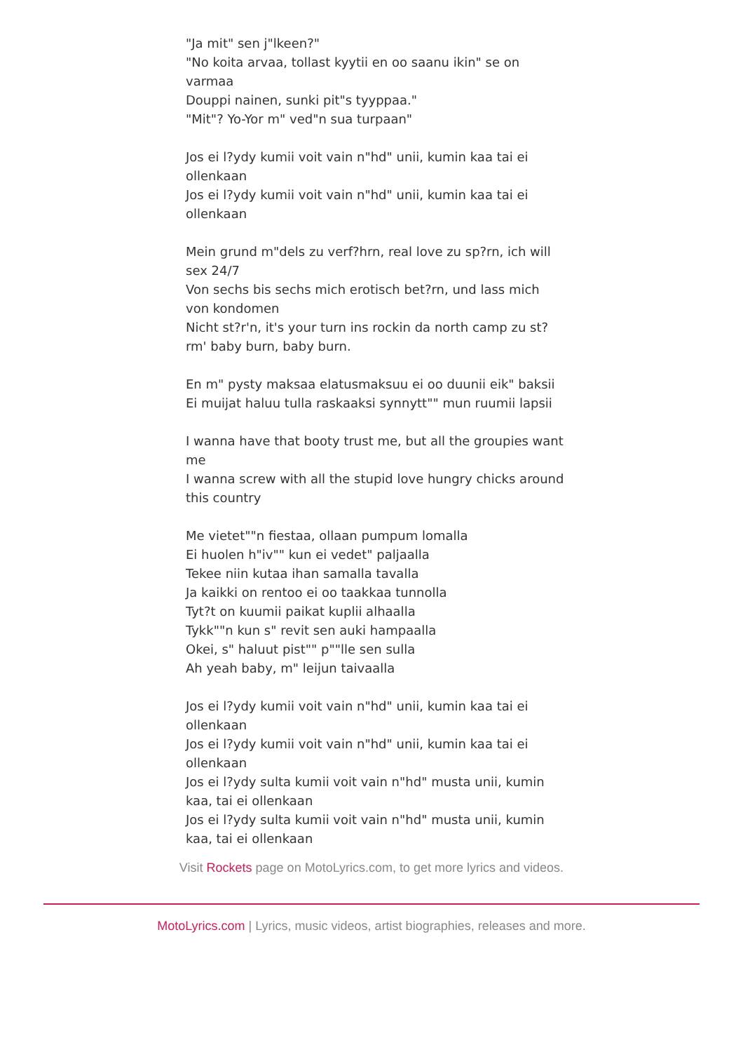"Ja mit" sen j"lkeen?"
"No koita arvaa, tollast kyytii en oo saanu ikin" se on varmaa
Douppi nainen, sunki pit"s tyyppaa."
"Mit"? Yo-Yor m" ved"n sua turpaan"
Jos ei l?ydy kumii voit vain n"hd" unii, kumin kaa tai ei ollenkaan
Jos ei l?ydy kumii voit vain n"hd" unii, kumin kaa tai ei ollenkaan
Mein grund m"dels zu verf?hrn, real love zu sp?rn, ich will sex 24/7
Von sechs bis sechs mich erotisch bet?rn, und lass mich von kondomen
Nicht st?r'n, it's your turn ins rockin da north camp zu st?rm' baby burn, baby burn.
En m" pysty maksaa elatusmaksuu ei oo duunii eik" baksii
Ei muijat haluu tulla raskaaksi synnytt"" mun ruumii lapsii
I wanna have that booty trust me, but all the groupies want me
I wanna screw with all the stupid love hungry chicks around this country
Me vietet""n fiestaa, ollaan pumpum lomalla
Ei huolen h"iv"" kun ei vedet" paljaalla
Tekee niin kutaa ihan samalla tavalla
Ja kaikki on rentoo ei oo taakkaa tunnolla
Tyt?t on kuumii paikat kuplii alhaalla
Tykk""n kun s" revit sen auki hampaalla
Okei, s" haluut pist"" p""lle sen sulla
Ah yeah baby, m" leijun taivaalla
Jos ei l?ydy kumii voit vain n"hd" unii, kumin kaa tai ei ollenkaan
Jos ei l?ydy kumii voit vain n"hd" unii, kumin kaa tai ei ollenkaan
Jos ei l?ydy sulta kumii voit vain n"hd" musta unii, kumin kaa, tai ei ollenkaan
Jos ei l?ydy sulta kumii voit vain n"hd" musta unii, kumin kaa, tai ei ollenkaan
Visit Rockets page on MotoLyrics.com, to get more lyrics and videos.
MotoLyrics.com | Lyrics, music videos, artist biographies, releases and more.